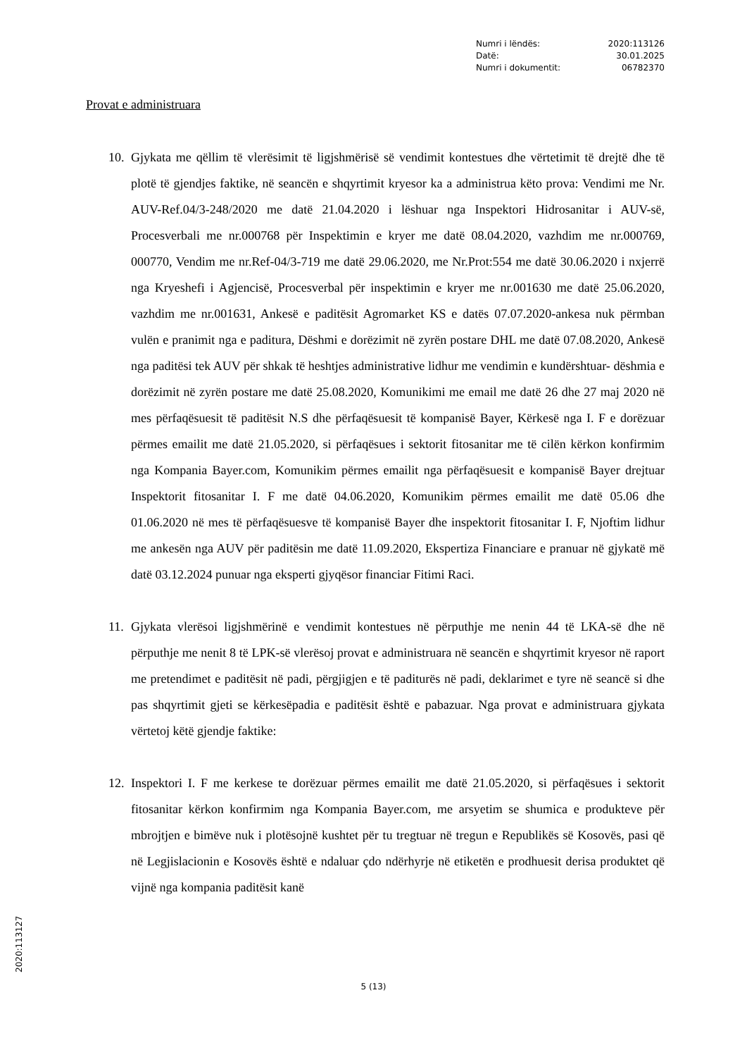Numri i lëndës: 2020:113126
Datë: 30.01.2025
Numri i dokumentit: 06782370
Provat e administruara
10. Gjykata me qëllim të vlerësimit të ligjshmërisë së vendimit kontestues dhe vërtetimit të drejtë dhe të plotë të gjendjes faktike, në seancën e shqyrtimit kryesor ka a administrua këto prova: Vendimi me Nr. AUV-Ref.04/3-248/2020 me datë 21.04.2020 i lëshuar nga Inspektori Hidrosanitar i AUV-së, Procesverbali me nr.000768 për Inspektimin e kryer me datë 08.04.2020, vazhdim me nr.000769, 000770, Vendim me nr.Ref-04/3-719 me datë 29.06.2020, me Nr.Prot:554 me datë 30.06.2020 i nxjerrë nga Kryeshefi i Agjencisë, Procesverbal për inspektimin e kryer me nr.001630 me datë 25.06.2020, vazhdim me nr.001631, Ankesë e paditësit Agromarket KS e datës 07.07.2020-ankesa nuk përmban vulën e pranimit nga e paditura, Dëshmi e dorëzimit në zyrën postare DHL me datë 07.08.2020, Ankesë nga paditësi tek AUV për shkak të heshtjes administrative lidhur me vendimin e kundërshtuar- dëshmia e dorëzimit në zyrën postare me datë 25.08.2020, Komunikimi me email me datë 26 dhe 27 maj 2020 në mes përfaqësuesit të paditësit N.S dhe përfaqësuesit të kompanisë Bayer, Kërkesë nga I. F e dorëzuar përmes emailit me datë 21.05.2020, si përfaqësues i sektorit fitosanitar me të cilën kërkon konfirmim nga Kompania Bayer.com, Komunikim përmes emailit nga përfaqësuesit e kompanisë Bayer drejtuar Inspektorit fitosanitar I. F me datë 04.06.2020, Komunikim përmes emailit me datë 05.06 dhe 01.06.2020 në mes të përfaqësuesve të kompanisë Bayer dhe inspektorit fitosanitar I. F, Njoftim lidhur me ankesën nga AUV për paditësin me datë 11.09.2020, Ekspertiza Financiare e pranuar në gjykatë më datë 03.12.2024 punuar nga eksperti gjyqësor financiar Fitimi Raci.
11. Gjykata vlerësoi ligjshmërinë e vendimit kontestues në përputhje me nenin 44 të LKA-së dhe në përputhje me nenit 8 të LPK-së vlerësoj provat e administruara në seancën e shqyrtimit kryesor në raport me pretendimet e paditësit në padi, përgjigjen e të paditurës në padi, deklarimet e tyre në seancë si dhe pas shqyrtimit gjeti se kërkesëpadia e paditësit është e pabazuar. Nga provat e administruara gjykata vërtetoj këtë gjendje faktike:
12. Inspektori I. F me kerkese te dorëzuar përmes emailit me datë 21.05.2020, si përfaqësues i sektorit fitosanitar kërkon konfirmim nga Kompania Bayer.com, me arsyetim se shumica e produkteve për mbrojtjen e bimëve nuk i plotësojnë kushtet për tu tregtuar në tregun e Republikës së Kosovës, pasi që në Legjislacionin e Kosovës është e ndaluar çdo ndërhyrje në etiketën e prodhuesit derisa produktet që vijnë nga kompania paditësit kanë
5 (13)
2020:113127